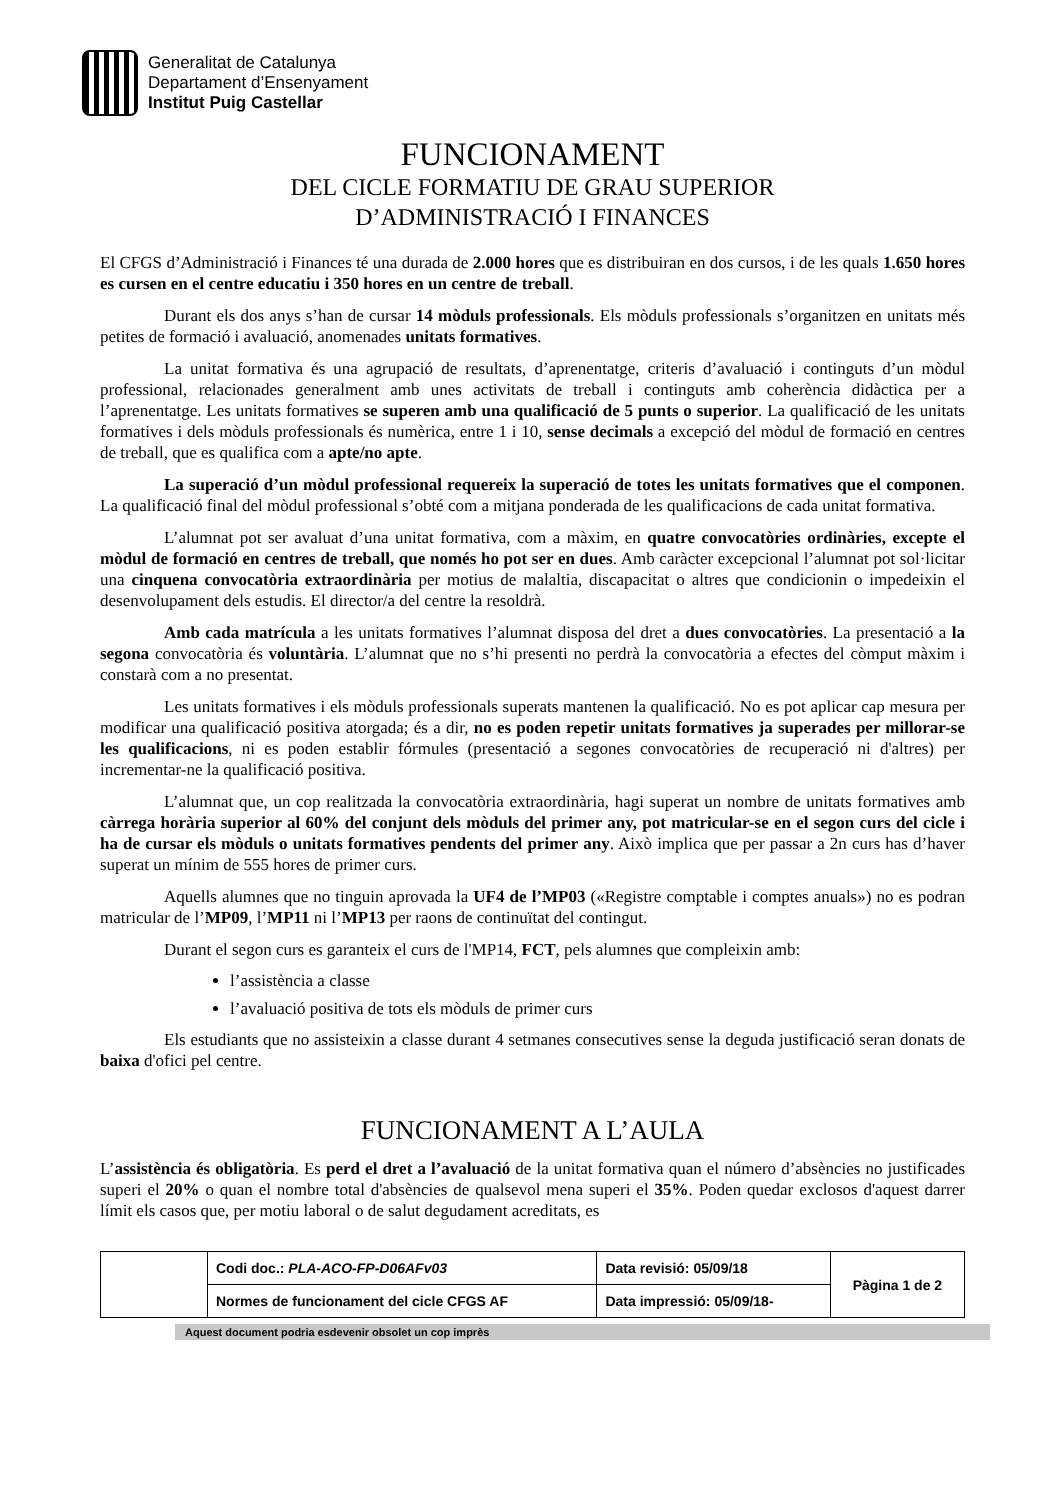Generalitat de Catalunya
Departament d’Ensenyament
Institut Puig Castellar
FUNCIONAMENT
DEL CICLE FORMATIU DE GRAU SUPERIOR
D’ADMINISTRACIÓ I FINANCES
El CFGS d’Administració i Finances té una durada de 2.000 hores que es distribuiran en dos cursos, i de les quals 1.650 hores es cursen en el centre educatiu i 350 hores en un centre de treball.
Durant els dos anys s’han de cursar 14 mòduls professionals. Els mòduls professionals s’organitzen en unitats més petites de formació i avaluació, anomenades unitats formatives.
La unitat formativa és una agrupació de resultats, d’aprenentatge, criteris d’avaluació i continguts d’un mòdul professional, relacionades generalment amb unes activitats de treball i continguts amb coherència didàctica per a l’aprenentatge. Les unitats formatives se superen amb una qualificació de 5 punts o superior. La qualificació de les unitats formatives i dels mòduls professionals és numèrica, entre 1 i 10, sense decimals a excepció del mòdul de formació en centres de treball, que es qualifica com a apte/no apte.
La superació d’un mòdul professional requereix la superació de totes les unitats formatives que el componen. La qualificació final del mòdul professional s’obté com a mitjana ponderada de les qualificacions de cada unitat formativa.
L’alumnat pot ser avaluat d’una unitat formativa, com a màxim, en quatre convocatòries ordinàries, excepte el mòdul de formació en centres de treball, que només ho pot ser en dues. Amb caràcter excepcional l’alumnat pot sol·licitar una cinquena convocatòria extraordinària per motius de malaltia, discapacitat o altres que condicionin o impedeixin el desenvolupament dels estudis. El director/a del centre la resoldrà.
Amb cada matrícula a les unitats formatives l’alumnat disposa del dret a dues convocatòries. La presentació a la segona convocatòria és voluntària. L’alumnat que no s’hi presenti no perdrà la convocatòria a efectes del còmput màxim i constarà com a no presentat.
Les unitats formatives i els mòduls professionals superats mantenen la qualificació. No es pot aplicar cap mesura per modificar una qualificació positiva atorgada; és a dir, no es poden repetir unitats formatives ja superades per millorar-se les qualificacions, ni es poden establir fórmules (presentació a segones convocatòries de recuperació ni d'altres) per incrementar-ne la qualificació positiva.
L’alumnat que, un cop realitzada la convocatòria extraordinària, hagi superat un nombre de unitats formatives amb càrrega horària superior al 60% del conjunt dels mòduls del primer any, pot matricular-se en el segon curs del cicle i ha de cursar els mòduls o unitats formatives pendents del primer any. Això implica que per passar a 2n curs has d’haver superat un mínim de 555 hores de primer curs.
Aquells alumnes que no tinguin aprovada la UF4 de l’MP03 («Registre comptable i comptes anuals») no es podran matricular de l’MP09, l’MP11 ni l’MP13 per raons de continuïtat del contingut.
Durant el segon curs es garanteix el curs de l'MP14, FCT, pels alumnes que compleixin amb:
l’assistència a classe
l’avaluació positiva de tots els mòduls de primer curs
Els estudiants que no assisteixin a classe durant 4 setmanes consecutives sense la deguda justificació seran donats de baixa d'ofici pel centre.
FUNCIONAMENT A L’AULA
L’assistència és obligatòria. Es perd el dret a l’avaluació de la unitat formativa quan el número d’absències no justificades superi el 20% o quan el nombre total d'absències de qualsevol mena superi el 35%. Poden quedar exclosos d'aquest darrer límit els casos que, per motiu laboral o de salut degudament acreditats, es
| | Codi doc.: PLA-ACO-FP-D06AFv03 | Data revisió: 05/09/18 | Pàgina 1 de 2 |
| | Normes de funcionament del cicle CFGS AF | Data impressió: 05/09/18- | |
Aquest document podria esdevenir obsolet un cop imprès